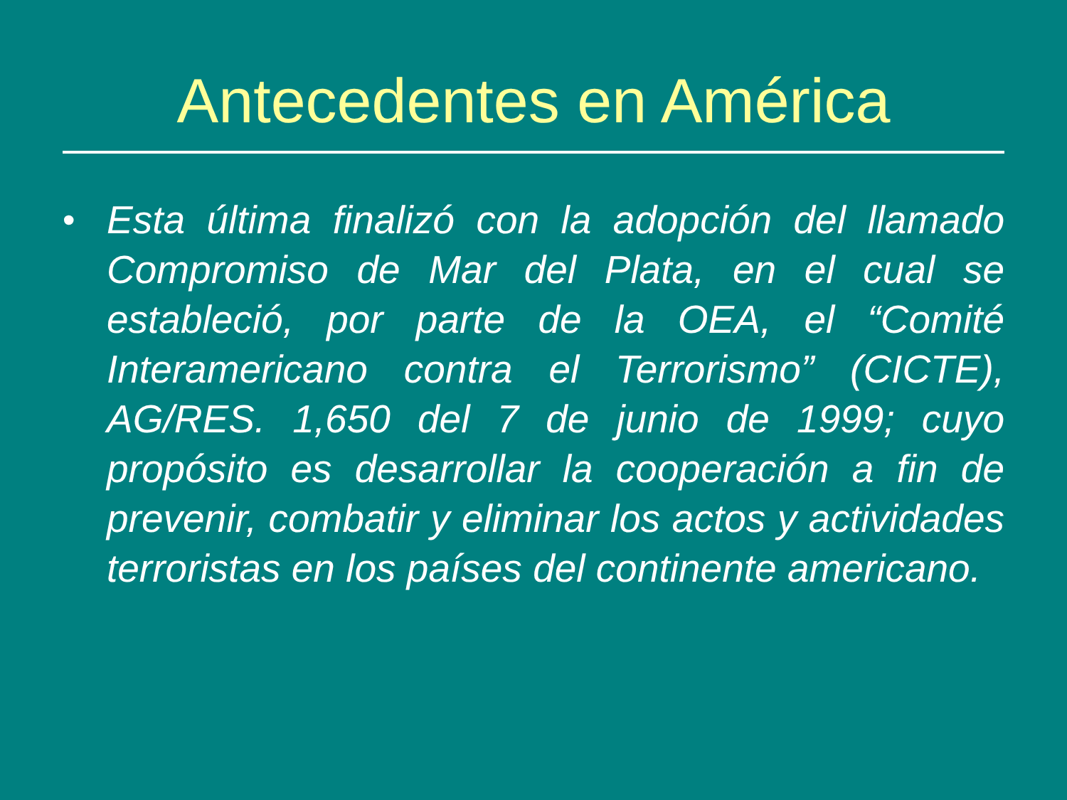Antecedentes en América
• Esta última finalizó con la adopción del llamado Compromiso de Mar del Plata, en el cual se estableció, por parte de la OEA, el “Comité Interamericano contra el Terrorismo” (CICTE), AG/RES. 1,650 del 7 de junio de 1999; cuyo propósito es desarrollar la cooperación a fin de prevenir, combatir y eliminar los actos y actividades terroristas en los países del continente americano.